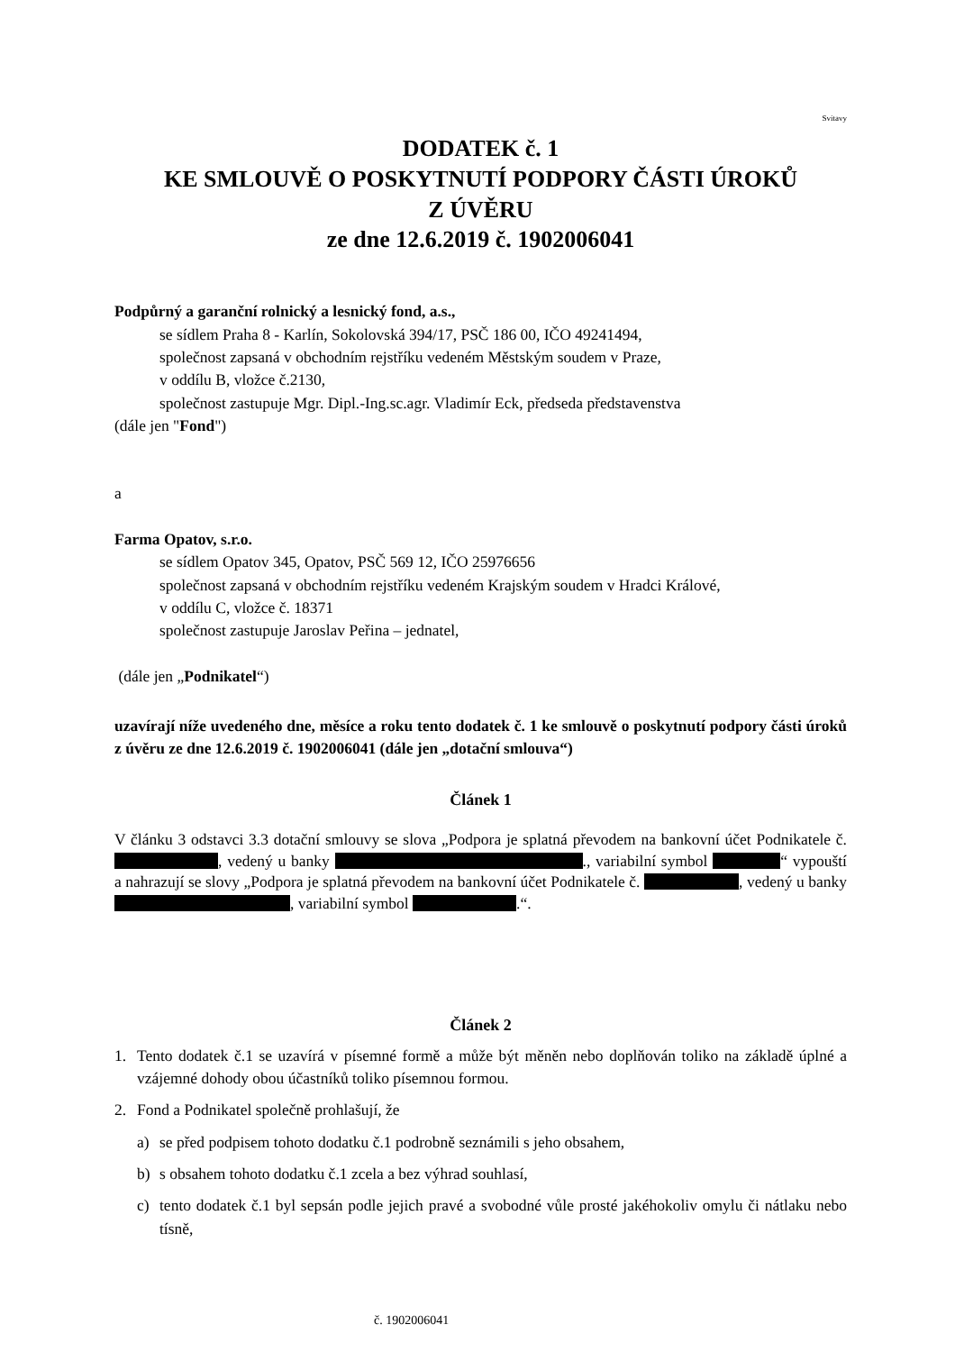Svitavy
DODATEK č. 1
KE SMLOUVĚ O POSKYTNUTÍ PODPORY ČÁSTI ÚROKŮ
Z ÚVĚRU
ze dne 12.6.2019 č. 1902006041
Podpůrný a garanční rolnický a lesnický fond, a.s.,
se sídlem Praha 8 - Karlín, Sokolovská 394/17, PSČ 186 00, IČO 49241494,
společnost zapsaná v obchodním rejstříku vedeném Městským soudem v Praze,
v oddílu B, vložce č.2130,
společnost zastupuje Mgr. Dipl.-Ing.sc.agr. Vladimír Eck, předseda představenstva
(dále jen "Fond")
a
Farma Opatov, s.r.o.
se sídlem Opatov 345, Opatov, PSČ 569 12, IČO 25976656
společnost zapsaná v obchodním rejstříku vedeném Krajským soudem v Hradci Králové,
v oddílu C, vložce č. 18371
společnost zastupuje Jaroslav Peřina – jednatel,
(dále jen „Podnikatel“)
uzavírají níže uvedeného dne, měsíce a roku tento dodatek č. 1 ke smlouvě o poskytnutí podpory části úroků z úvěru ze dne 12.6.2019 č. 1902006041 (dále jen „dotační smlouva“)
Článek 1
V článku 3 odstavci 3.3 dotační smlouvy se slova „Podpora je splatná převodem na bankovní účet Podnikatele č. , vedený u banky ., variabilní symbol “ vypouští a nahrazují se slovy „Podpora je splatná převodem na bankovní účet Podnikatele č. , vedený u banky , variabilní symbol .“.
Článek 2
1. Tento dodatek č.1 se uzavírá v písemné formě a může být měněn nebo doplňován toliko na základě úplné a vzájemné dohody obou účastníků toliko písemnou formou.
2. Fond a Podnikatel společně prohlašují, že
a) se před podpisem tohoto dodatku č.1 podrobně seznámili s jeho obsahem,
b) s obsahem tohoto dodatku č.1 zcela a bez výhrad souhlasí,
c) tento dodatek č.1 byl sepsán podle jejich pravé a svobodné vůle prosté jakéhokoliv omylu či nátlaku nebo tísně,
č. 1902006041